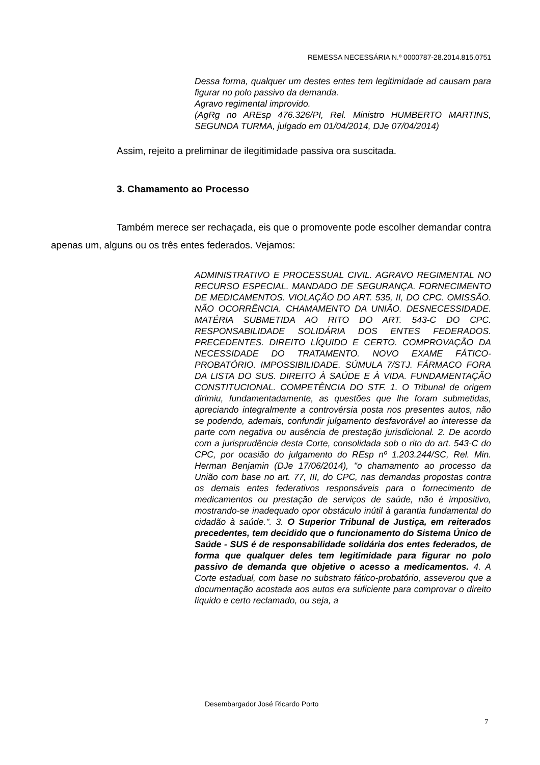REMESSA NECESSÁRIA N.º 0000787-28.2014.815.0751
Dessa forma, qualquer um destes entes tem legitimidade ad causam para figurar no polo passivo da demanda.
Agravo regimental improvido.
(AgRg no AREsp 476.326/PI, Rel. Ministro HUMBERTO MARTINS, SEGUNDA TURMA, julgado em 01/04/2014, DJe 07/04/2014)
Assim, rejeito a preliminar de ilegitimidade passiva ora suscitada.
3. Chamamento ao Processo
Também merece ser rechaçada, eis que o promovente pode escolher demandar contra apenas um, alguns ou os três entes federados. Vejamos:
ADMINISTRATIVO E PROCESSUAL CIVIL. AGRAVO REGIMENTAL NO RECURSO ESPECIAL. MANDADO DE SEGURANÇA. FORNECIMENTO DE MEDICAMENTOS. VIOLAÇÃO DO ART. 535, II, DO CPC. OMISSÃO. NÃO OCORRÊNCIA. CHAMAMENTO DA UNIÃO. DESNECESSIDADE. MATÉRIA SUBMETIDA AO RITO DO ART. 543-C DO CPC. RESPONSABILIDADE SOLIDÁRIA DOS ENTES FEDERADOS. PRECEDENTES. DIREITO LÍQUIDO E CERTO. COMPROVAÇÃO DA NECESSIDADE DO TRATAMENTO. NOVO EXAME FÁTICO-PROBATÓRIO. IMPOSSIBILIDADE. SÚMULA 7/STJ. FÁRMACO FORA DA LISTA DO SUS. DIREITO À SAÚDE E À VIDA. FUNDAMENTAÇÃO CONSTITUCIONAL. COMPETÊNCIA DO STF. 1. O Tribunal de origem dirimiu, fundamentadamente, as questões que lhe foram submetidas, apreciando integralmente a controvérsia posta nos presentes autos, não se podendo, ademais, confundir julgamento desfavorável ao interesse da parte com negativa ou ausência de prestação jurisdicional. 2. De acordo com a jurisprudência desta Corte, consolidada sob o rito do art. 543-C do CPC, por ocasião do julgamento do REsp nº 1.203.244/SC, Rel. Min. Herman Benjamin (DJe 17/06/2014), "o chamamento ao processo da União com base no art. 77, III, do CPC, nas demandas propostas contra os demais entes federativos responsáveis para o fornecimento de medicamentos ou prestação de serviços de saúde, não é impositivo, mostrando-se inadequado opor obstáculo inútil à garantia fundamental do cidadão à saúde.". 3. O Superior Tribunal de Justiça, em reiterados precedentes, tem decidido que o funcionamento do Sistema Único de Saúde - SUS é de responsabilidade solidária dos entes federados, de forma que qualquer deles tem legitimidade para figurar no polo passivo de demanda que objetive o acesso a medicamentos. 4. A Corte estadual, com base no substrato fático-probatório, asseverou que a documentação acostada aos autos era suficiente para comprovar o direito líquido e certo reclamado, ou seja, a
Desembargador José Ricardo Porto
7